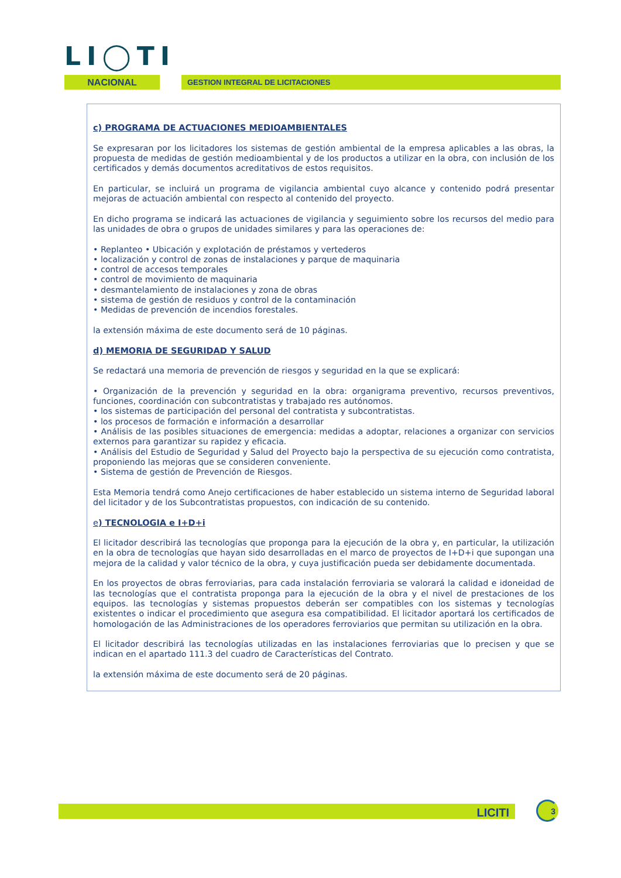LI◯TI
NACIONAL GESTION INTEGRAL DE LICITACIONES
c) PROGRAMA DE ACTUACIONES MEDIOAMBIENTALES
Se expresaran por los licitadores los sistemas de gestión ambiental de la empresa aplicables a las obras, la propuesta de medidas de gestión medioambiental y de los productos a utilizar en la obra, con inclusión de los certificados y demás documentos acreditativos de estos requisitos.
En particular, se incluirá un programa de vigilancia ambiental cuyo alcance y contenido podrá presentar mejoras de actuación ambiental con respecto al contenido del proyecto.
En dicho programa se indicará las actuaciones de vigilancia y seguimiento sobre los recursos del medio para las unidades de obra o grupos de unidades similares y para las operaciones de:
• Replanteo • Ubicación y explotación de préstamos y vertederos
• localización y control de zonas de instalaciones y parque de maquinaria
• control de accesos temporales
• control de movimiento de maquinaria
• desmantelamiento de instalaciones y zona de obras
• sistema de gestión de residuos y control de la contaminación
• Medidas de prevención de incendios forestales.
la extensión máxima de este documento será de 10 páginas.
d) MEMORIA DE SEGURIDAD Y SALUD
Se redactará una memoria de prevención de riesgos y seguridad en la que se explicará:
• Organización de la prevención y seguridad en la obra: organigrama preventivo, recursos preventivos, funciones, coordinación con subcontratistas y trabajado res autónomos.
• los sistemas de participación del personal del contratista y subcontratistas.
• los procesos de formación e información a desarrollar
• Análisis de las posibles situaciones de emergencia: medidas a adoptar, relaciones a organizar con servicios externos para garantizar su rapidez y eficacia.
• Análisis del Estudio de Seguridad y Salud del Proyecto bajo la perspectiva de su ejecución como contratista, proponiendo las mejoras que se consideren conveniente.
• Sistema de gestión de Prevención de Riesgos.
Esta Memoria tendrá como Anejo certificaciones de haber establecido un sistema interno de Seguridad laboral del licitador y de los Subcontratistas propuestos, con indicación de su contenido.
e) TECNOLOGIA e I+D+i
El licitador describirá las tecnologías que proponga para la ejecución de la obra y, en particular, la utilización en la obra de tecnologías que hayan sido desarrolladas en el marco de proyectos de I+D+i que supongan una mejora de la calidad y valor técnico de la obra, y cuya justificación pueda ser debidamente documentada.
En los proyectos de obras ferroviarias, para cada instalación ferroviaria se valorará la calidad e idoneidad de las tecnologías que el contratista proponga para la ejecución de la obra y el nivel de prestaciones de los equipos. las tecnologías y sistemas propuestos deberán ser compatibles con los sistemas y tecnologías existentes o indicar el procedimiento que asegura esa compatibilidad. El licitador aportará los certificados de homologación de las Administraciones de los operadores ferroviarios que permitan su utilización en la obra.
El licitador describirá las tecnologías utilizadas en las instalaciones ferroviarias que lo precisen y que se indican en el apartado 111.3 del cuadro de Características del Contrato.
la extensión máxima de este documento será de 20 páginas.
LICITI 3